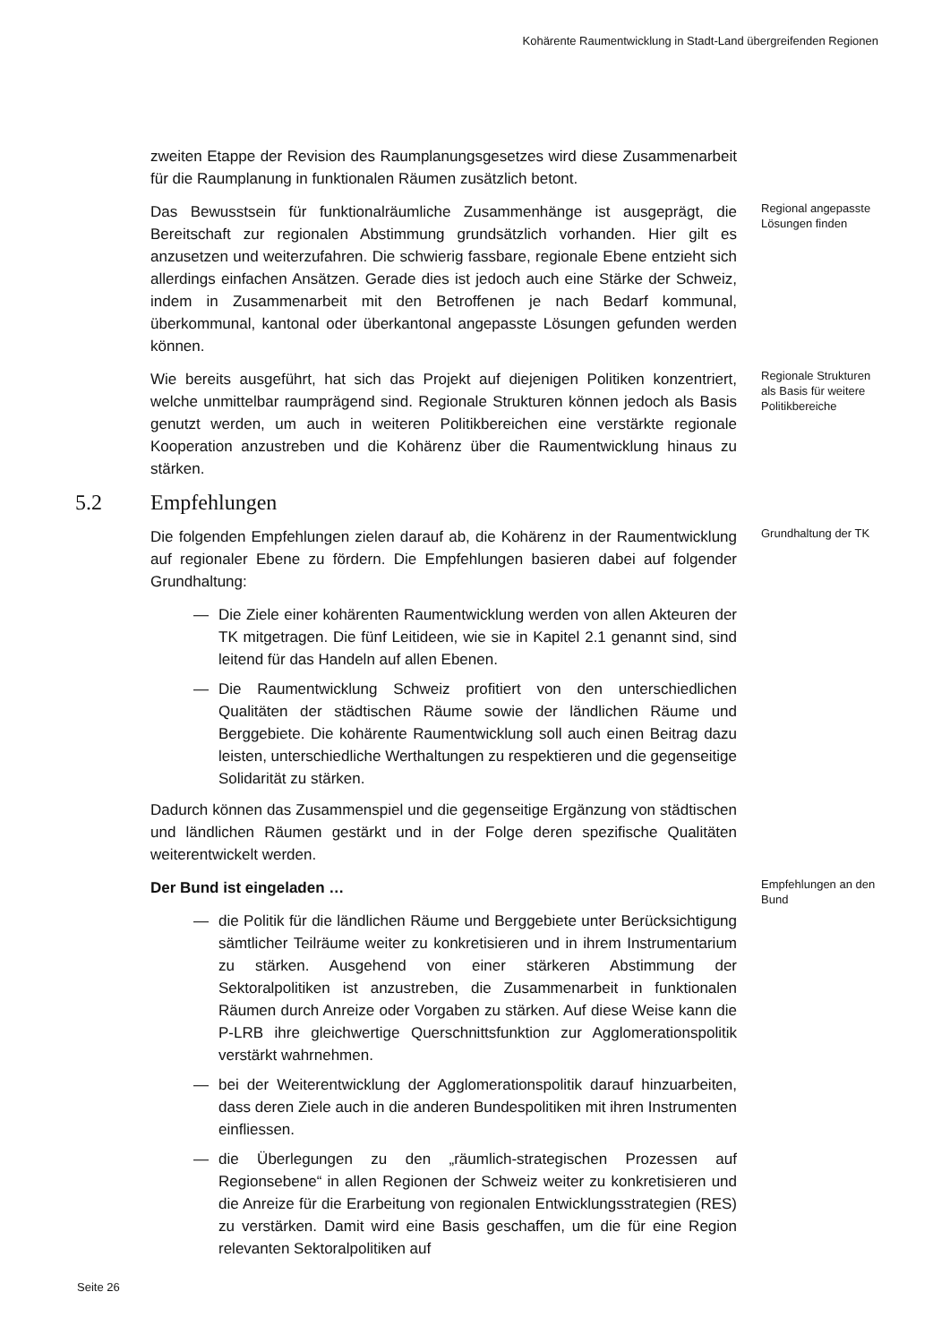Kohärente Raumentwicklung in Stadt-Land übergreifenden Regionen
zweiten Etappe der Revision des Raumplanungsgesetzes wird diese Zusammenarbeit für die Raumplanung in funktionalen Räumen zusätzlich betont.
Das Bewusstsein für funktionalräumliche Zusammenhänge ist ausgeprägt, die Bereitschaft zur regionalen Abstimmung grundsätzlich vorhanden. Hier gilt es anzusetzen und weiterzufahren. Die schwierig fassbare, regionale Ebene entzieht sich allerdings einfachen Ansätzen. Gerade dies ist jedoch auch eine Stärke der Schweiz, indem in Zusammenarbeit mit den Betroffenen je nach Bedarf kommunal, überkommunal, kantonal oder überkantonal angepasste Lösungen gefunden werden können.
Regional angepasste Lösungen finden
Wie bereits ausgeführt, hat sich das Projekt auf diejenigen Politiken konzentriert, welche unmittelbar raumprägend sind. Regionale Strukturen können jedoch als Basis genutzt werden, um auch in weiteren Politikbereichen eine verstärkte regionale Kooperation anzustreben und die Kohärenz über die Raumentwicklung hinaus zu stärken.
Regionale Strukturen als Basis für weitere Politikbereiche
5.2 Empfehlungen
Die folgenden Empfehlungen zielen darauf ab, die Kohärenz in der Raumentwicklung auf regionaler Ebene zu fördern. Die Empfehlungen basieren dabei auf folgender Grundhaltung:
Grundhaltung der TK
— Die Ziele einer kohärenten Raumentwicklung werden von allen Akteuren der TK mitgetragen. Die fünf Leitideen, wie sie in Kapitel 2.1 genannt sind, sind leitend für das Handeln auf allen Ebenen.
— Die Raumentwicklung Schweiz profitiert von den unterschiedlichen Qualitäten der städtischen Räume sowie der ländlichen Räume und Berggebiete. Die kohärente Raumentwicklung soll auch einen Beitrag dazu leisten, unterschiedliche Werthaltungen zu respektieren und die gegenseitige Solidarität zu stärken.
Dadurch können das Zusammenspiel und die gegenseitige Ergänzung von städtischen und ländlichen Räumen gestärkt und in der Folge deren spezifische Qualitäten weiterentwickelt werden.
Der Bund ist eingeladen …
Empfehlungen an den Bund
— die Politik für die ländlichen Räume und Berggebiete unter Berücksichtigung sämtlicher Teilräume weiter zu konkretisieren und in ihrem Instrumentarium zu stärken. Ausgehend von einer stärkeren Abstimmung der Sektoralpolitiken ist anzustreben, die Zusammenarbeit in funktionalen Räumen durch Anreize oder Vorgaben zu stärken. Auf diese Weise kann die P-LRB ihre gleichwertige Querschnittsfunktion zur Agglomerationspolitik verstärkt wahrnehmen.
— bei der Weiterentwicklung der Agglomerationspolitik darauf hinzuarbeiten, dass deren Ziele auch in die anderen Bundespolitiken mit ihren Instrumenten einfliessen.
— die Überlegungen zu den „räumlich-strategischen Prozessen auf Regionsebene“ in allen Regionen der Schweiz weiter zu konkretisieren und die Anreize für die Erarbeitung von regionalen Entwicklungsstrategien (RES) zu verstärken. Damit wird eine Basis geschaffen, um die für eine Region relevanten Sektoralpolitiken auf
Seite 26